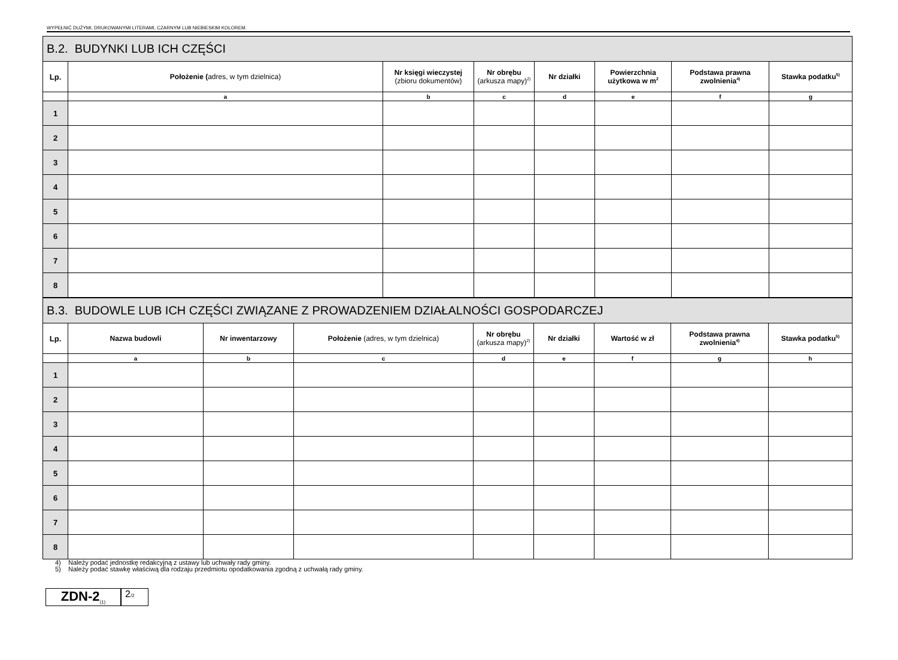WYPEŁNIĆ DUŻYMI, DRUKOWANYMI LITERAMI, CZARNYM LUB NIEBIESKIM KOLOREM.
| B.2. BUDYNKI LUB ICH CZĘŚCI | | | | | | | |
| Lp. | Położenie ( adres, w tym dzielnica) | Nr księgi wieczystej (zbioru dokumentów) | Nr obrębu (arkusza mapy)<sup>2)</sup> | Nr działki | Powierzchnia użytkowa w m<sup>2</sup> | Podstawa prawna zwolnienia<sup>4)</sup> | Stawka podatku<sup>5)</sup> |
| | a | b | c | d | e | f | g |
| 1 | | | | | | | |
| 2 | | | | | | | |
| 3 | | | | | | | |
| 4 | | | | | | | |
| 5 | | | | | | | |
| 6 | | | | | | | |
| 7 | | | | | | | |
| 8 | | | | | | | |
| B.3. BUDOWLE LUB ICH CZĘŚCI ZWIĄZANE Z PROWADZENIEM DZIAŁALNOŚCI GOSPODARCZEJ | | | | | | | | |
| Lp. | Nazwa budowli | Nr inwentarzowy | Położenie (adres, w tym dzielnica) | Nr obrębu (arkusza mapy)<sup>2)</sup> | Nr działki | Wartość w zł | Podstawa prawna zwolnienia<sup>4)</sup> | Stawka podatku<sup>5)</sup> |
| | a | b | c | d | e | f | g | h |
| 1 | | | | | | | | |
| 2 | | | | | | | | |
| 3 | | | | | | | | |
| 4 | | | | | | | | |
| 5 | | | | | | | | |
| 6 | | | | | | | | |
| 7 | | | | | | | | |
| 8 | | | | | | | | |
4) Należy podać jednostkę redakcyjną z ustawy lub uchwały rady gminy.
5) Należy podać stawkę właściwą dla rodzaju przedmiotu opodatkowania zgodną z uchwałą rady gminy.
ZDN-2<sub>(1)</sub>
2/2